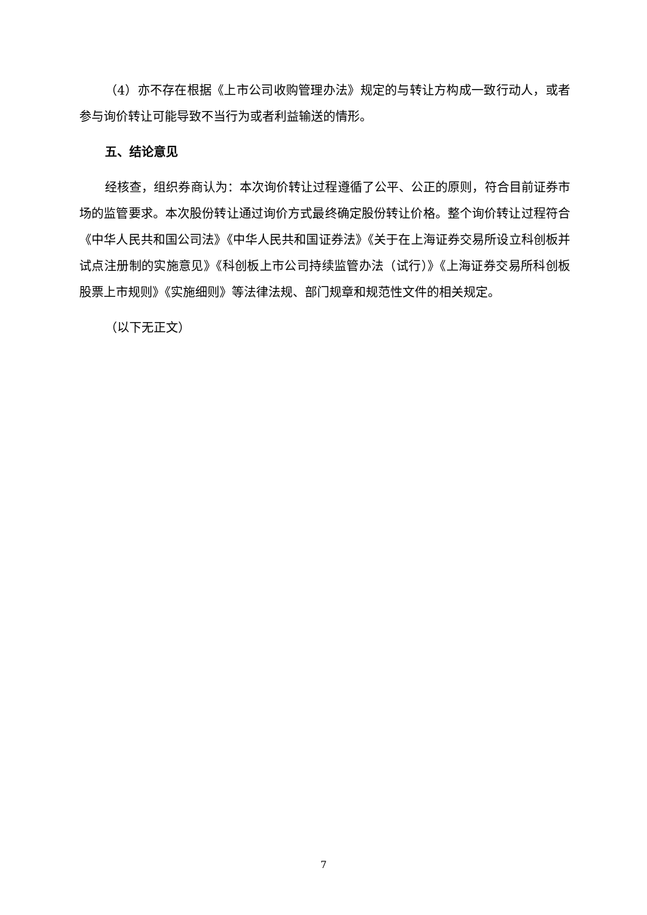（4）亦不存在根据《上市公司收购管理办法》规定的与转让方构成一致行动人，或者参与询价转让可能导致不当行为或者利益输送的情形。
五、结论意见
经核查，组织券商认为：本次询价转让过程遵循了公平、公正的原则，符合目前证券市场的监管要求。本次股份转让通过询价方式最终确定股份转让价格。整个询价转让过程符合《中华人民共和国公司法》《中华人民共和国证券法》《关于在上海证券交易所设立科创板并试点注册制的实施意见》《科创板上市公司持续监管办法（试行）》《上海证券交易所科创板股票上市规则》《实施细则》等法律法规、部门规章和规范性文件的相关规定。
（以下无正文）
7